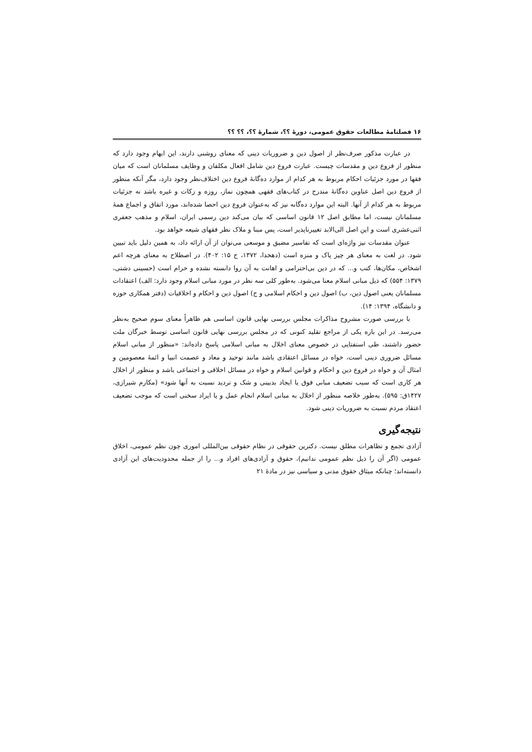۱۶ فصلنامهٔ مطالعات حقوق عمومی، دورهٔ ؟؟، شمارهٔ ؟؟، ؟؟ ؟؟
در عبارت مذکور صرف‌نظر از اصول دین و ضروریات دینی که معنای روشنی دارند، این ابهام وجود دارد که منظور از فروع دین و مقدسات چیست. عبارت فروع دین شامل افعال مکلفان و وظایف مسلمانان است که میان فقها در مورد جزئیات احکام مربوط به هر کدام از موارد ده‌گانهٔ فروع دین اختلاف‌نظر وجود دارد، مگر آنکه منظور از فروع دین اصل عناوین ده‌گانهٔ مندرج در کتاب‌های فقهی همچون نماز، روزه و زکات و غیره باشد نه جزئیات مربوط به هر کدام از آنها. البته این موارد ده‌گانه نیز که به‌عنوان فروع دین احصا شده‌اند، مورد اتفاق و اجماع همهٔ مسلمانان نیست، اما مطابق اصل ۱۲ قانون اساسی که بیان می‌کند دین رسمی ایران، اسلام و مذهب جعفری اثنی‌عشری است و این اصل الی‌الابد تغییرناپذیر است، پس مبنا و ملاک نظر فقهای شیعه خواهد بود.
عنوان مقدسات نیز واژه‌ای است که تفاسیر مضیق و موسعی می‌توان از آن ارائه داد، به همین دلیل باید تبیین شود. در لغت به معنای هر چیز پاک و منزه است (دهخدا، ۱۳۷۲، ج ۱۵: ۴۰۲). در اصطلاح به معنای هرچه اعم اشخاص، مکان‌ها، کتب و... که در دین بی‌احترامی و اهانت به آن روا دانسته نشده و حرام است (حسینی دشتی، ۱۳۷۹: ۵۵۴) که ذیل مبانی اسلام معنا می‌شود. به‌طور کلی سه نظر در مورد مبانی اسلام وجود دارد: الف) اعتقادات مسلمانان یعنی اصول دین، ب) اصول دین و احکام اسلامی و ج) اصول دین و احکام و اخلاقیات (دفتر همکاری حوزه و دانشگاه، ۱۳۹۴: ۱۴).
با بررسی صورت مشروح مذاکرات مجلس بررسی نهایی قانون اساسی هم ظاهراً معنای سوم صحیح به‌نظر می‌رسد. در این باره یکی از مراجع تقلید کنونی که در مجلس بررسی نهایی قانون اساسی توسط خبرگان ملت حضور داشتند، طی استفتایی در خصوص معنای اخلال به مبانی اسلامی پاسخ داده‌اند: «منظور از مبانی اسلام مسائل ضروری دینی است، خواه در مسائل اعتقادی باشد مانند توحید و معاد و عصمت انبیا و ائمهٔ معصومین و امثال آن و خواه در فروع دین و احکام و قوانین اسلام و خواه در مسائل اخلاقی و اجتماعی باشد و منظور از اخلال هر کاری است که سبب تضعیف مبانی فوق یا ایجاد بدبینی و شک و تردید نسبت به آنها شود» (مکارم شیرازی، ۱۴۲۷ق: ۵۹۵). به‌طور خلاصه منظور از اخلال به مبانی اسلام انجام عمل و یا ایراد سخنی است که موجب تضعیف اعتقاد مردم نسبت به ضروریات دینی شود.
نتیجه‌گیری
آزادی تجمع و تظاهرات مطلق نیست. دکترین حقوقی در نظام حقوقی بین‌المللی اموری چون نظم عمومی، اخلاق عمومی (اگر آن را ذیل نظم عمومی ندانیم)، حقوق و آزادی‌های افراد و... را از جمله محدودیت‌های این آزادی دانسته‌اند؛ چنانکه میثاق حقوق مدنی و سیاسی نیز در مادهٔ ۲۱